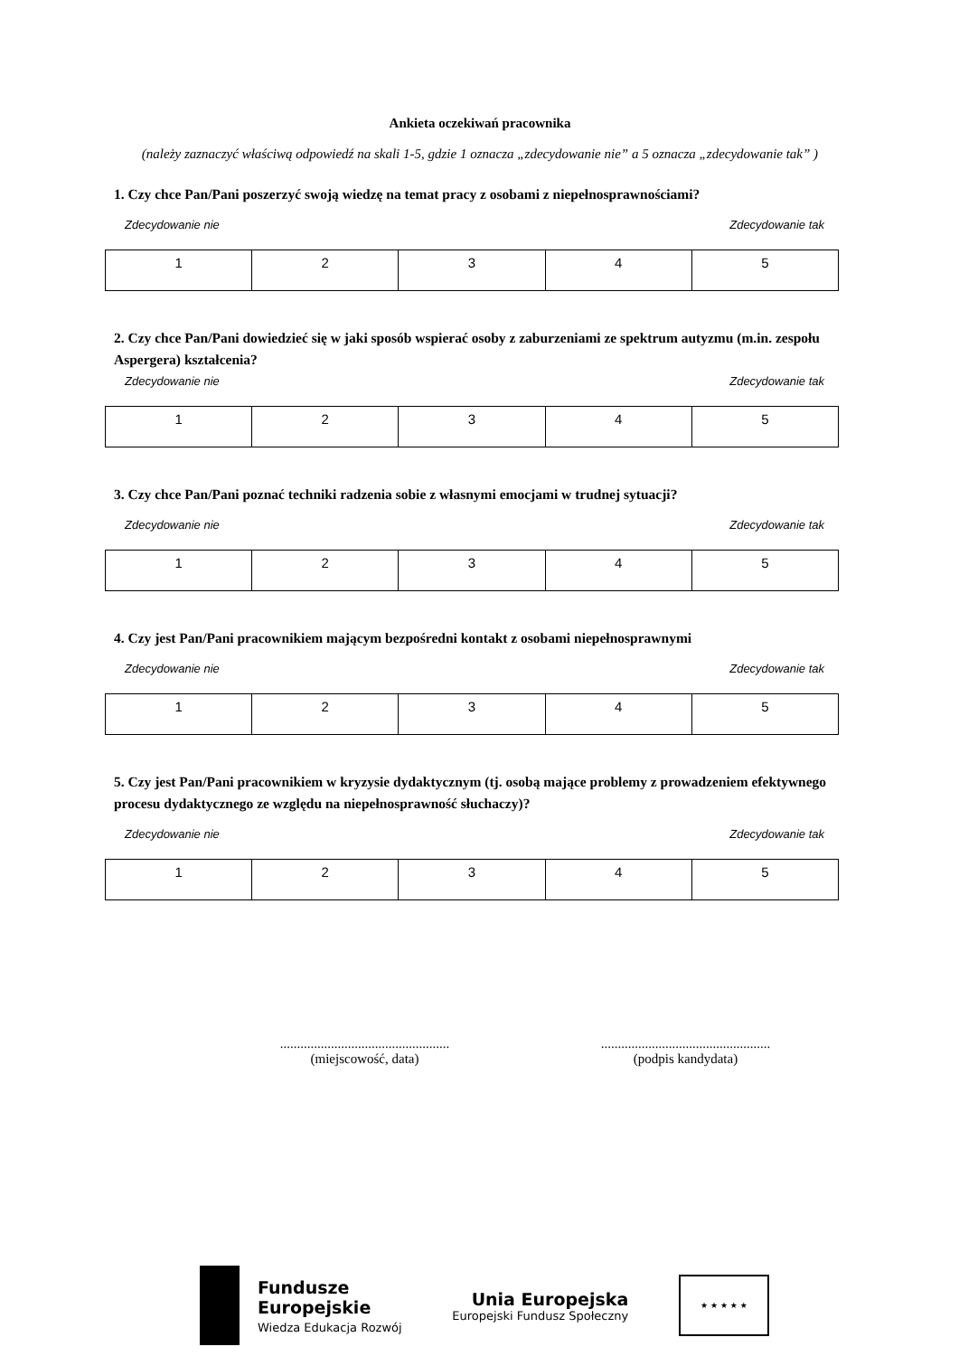Ankieta oczekiwań pracownika
(należy zaznaczyć właściwą odpowiedź na skali 1-5, gdzie 1 oznacza „zdecydowanie nie” a 5 oznacza „zdecydowanie tak” )
1. Czy chce Pan/Pani poszerzyć swoją wiedzę na temat pracy z osobami z niepełnosprawnościami?
Zdecydowanie nie Zdecydowanie tak
| 1 | 2 | 3 | 4 | 5 |
2. Czy chce Pan/Pani dowiedzieć się w jaki sposób wspierać osoby z zaburzeniami ze spektrum autyzmu (m.in. zespołu Aspergera) kształcenia?
Zdecydowanie nie Zdecydowanie tak
| 1 | 2 | 3 | 4 | 5 |
3. Czy chce Pan/Pani poznać techniki radzenia sobie z własnymi emocjami w trudnej sytuacji?
Zdecydowanie nie Zdecydowanie tak
| 1 | 2 | 3 | 4 | 5 |
4. Czy jest Pan/Pani pracownikiem mającym bezpośredni kontakt z osobami niepełnosprawnymi
Zdecydowanie nie Zdecydowanie tak
| 1 | 2 | 3 | 4 | 5 |
5. Czy jest Pan/Pani pracownikiem w kryzysie dydaktycznym (tj. osobą mające problemy z prowadzeniem efektywnego procesu dydaktycznego ze względu na niepełnosprawność słuchaczy)?
Zdecydowanie nie Zdecydowanie tak
| 1 | 2 | 3 | 4 | 5 |
..................................................
(miejscowość, data)
..................................................
(podpis kandydata)
Fundusze
Europejskie
Wiedza Edukacja Rozwój
Unia Europejska
Europejski Fundusz Społeczny
★ ★ ★ ★ ★